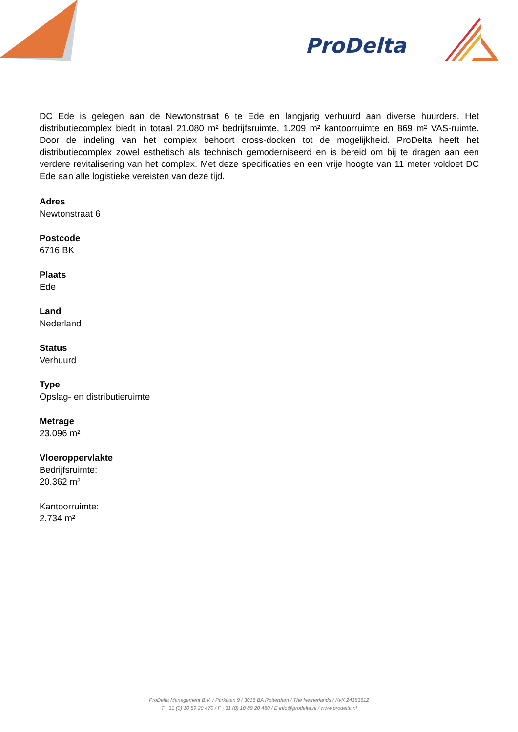ProDelta
DC Ede is gelegen aan de Newtonstraat 6 te Ede en langjarig verhuurd aan diverse huurders. Het distributiecomplex biedt in totaal 21.080 m² bedrijfsruimte, 1.209 m² kantoorruimte en 869 m² VAS-ruimte. Door de indeling van het complex behoort cross-docken tot de mogelijkheid. ProDelta heeft het distributiecomplex zowel esthetisch als technisch gemoderniseerd en is bereid om bij te dragen aan een verdere revitalisering van het complex. Met deze specificaties en een vrije hoogte van 11 meter voldoet DC Ede aan alle logistieke vereisten van deze tijd.
Adres
Newtonstraat 6
Postcode
6716 BK
Plaats
Ede
Land
Nederland
Status
Verhuurd
Type
Opslag- en distributieruimte
Metrage
23.096 m²
Vloeroppervlakte
Bedrijfsruimte:
20.362 m²
Kantoorruimte:
2.734 m²
ProDelta Management B.V. / Parklaan 9 / 3016 BA Rotterdam / The Netherlands / KvK 24183612
T +31 (0) 10 89 20 470 / F +31 (0) 10 89 20 480 / E info@prodelta.nl / www.prodelta.nl